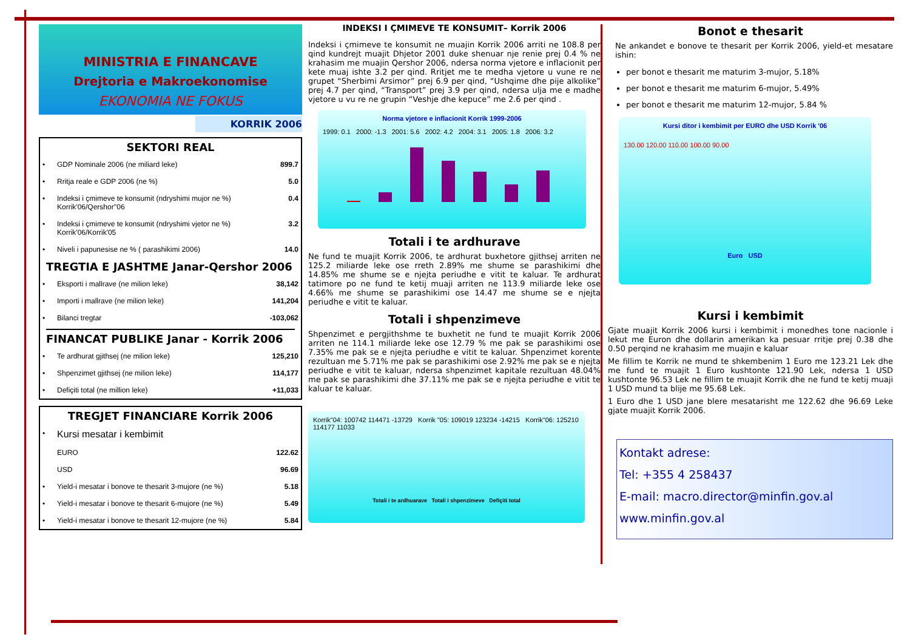MINISTRIA E FINANCAVE
Drejtoria e Makroekonomise
EKONOMIA NE FOKUS
KORRIK 2006
SEKTORI REAL
| • | GDP Nominale 2006 (ne miliard leke) | 899.7 |
| • | Rritja reale e GDP 2006 (ne %) | 5.0 |
| • | Indeksi i çmimeve te konsumit (ndryshimi mujor ne %) Korrik'06/Qershor''06 | 0.4 |
| • | Indeksi i çmimeve te konsumit (ndryshimi vjetor ne %) Korrik'06/Korrik'05 | 3.2 |
| • | Niveli i papunesise ne % ( parashikimi 2006) | 14.0 |
TREGTIA E JASHTME Janar-Qershor 2006
| • | Eksporti i mallrave (ne milion leke) | 38,142 |
| • | Importi i mallrave (ne milion leke) | 141,204 |
| • | Bilanci tregtar | -103,062 |
FINANCAT PUBLIKE Janar - Korrik 2006
| • | Te ardhurat gjithsej (ne milion leke) | 125,210 |
| • | Shpenzimet gjithsej (ne milion leke) | 114,177 |
| • | Defiçiti total (ne million leke) | +11,033 |
TREGJET FINANCIARE Korrik 2006
| • | Kursi mesatar i kembimit | |
| | EURO | 122.62 |
| | USD | 96.69 |
| • | Yield-i mesatar i bonove te thesarit 3-mujore (ne %) | 5.18 |
| • | Yield-i mesatar i bonove te thesarit 6-mujore (ne %) | 5.49 |
| • | Yield-i mesatar i bonove te thesarit 12-mujore (ne %) | 5.84 |
INDEKSI I ÇMIMEVE TE KONSUMIT– Korrik 2006
Indeksi i çmimeve te konsumit ne muajin Korrik 2006 arriti ne 108.8 per qind kundrejt muajit Dhjetor 2001 duke shenuar nje renie prej 0.4 % ne krahasim me muajin Qershor 2006, ndersa norma vjetore e inflacionit per kete muaj ishte 3.2 per qind. Rritjet me te medha vjetore u vune re ne grupet “Sherbimi Arsimor” prej 6.9 per qind, “Ushqime dhe pije alkolike” prej 4.7 per qind, “Transport” prej 3.9 per qind, ndersa ulja me e madhe vjetore u vu re ne grupin “Veshje dhe kepuce” me 2.6 per qind .
Norma vjetore e inflacionit Korrik 1999-2006
1999: 0.1 2000: -1.3 2001: 5.6 2002: 4.2 2004: 3.1 2005: 1.8 2006: 3.2
Totali i te ardhurave
Ne fund te muajit Korrik 2006, te ardhurat buxhetore gjithsej arriten ne 125.2 miliarde leke ose rreth 2.89% me shume se parashikimi dhe 14.85% me shume se e njejta periudhe e vitit te kaluar. Te ardhurat tatimore po ne fund te ketij muaji arriten ne 113.9 miliarde leke ose 4.66% me shume se parashikimi ose 14.47 me shume se e njejta periudhe e vitit te kaluar.
Totali i shpenzimeve
Shpenzimet e pergjithshme te buxhetit ne fund te muajit Korrik 2006 arriten ne 114.1 miliarde leke ose 12.79 % me pak se parashikimi ose 7.35% me pak se e njejta periudhe e vitit te kaluar. Shpenzimet korente rezultuan me 5.71% me pak se parashikimi ose 2.92% me pak se e njejta periudhe e vitit te kaluar, ndersa shpenzimet kapitale rezultuan 48.04% me pak se parashikimi dhe 37.11% me pak se e njejta periudhe e vitit te kaluar te kaluar.
Korrik"04: 100742 114471 -13729 Korrik "05: 109019 123234 -14215 Korrik"06: 125210 114177 11033
Totali i te ardhuarave Totali i shpenzimeve Defiçiti total
Bonot e thesarit
Ne ankandet e bonove te thesarit per Korrik 2006, yield-et mesatare ishin:
per bonot e thesarit me maturim 3-mujor, 5.18%
per bonot e thesarit me maturim 6-mujor, 5.49%
per bonot e thesarit me maturim 12-mujor, 5.84 %
Kursi ditor i kembimit per EURO dhe USD Korrik '06
130.00 120.00 110.00 100.00 90.00
Euro USD
Kursi i kembimit
Gjate muajit Korrik 2006 kursi i kembimit i monedhes tone nacionle i lekut me Euron dhe dollarin amerikan ka pesuar rritje prej 0.38 dhe 0.50 perqind ne krahasim me muajin e kaluar
Me fillim te Korrik ne mund te shkembenim 1 Euro me 123.21 Lek dhe me fund te muajit 1 Euro kushtonte 121.90 Lek, ndersa 1 USD kushtonte 96.53 Lek ne fillim te muajit Korrik dhe ne fund te ketij muaji 1 USD mund ta blije me 95.68 Lek.
1 Euro dhe 1 USD jane blere mesatarisht me 122.62 dhe 96.69 Leke gjate muajit Korrik 2006.
Kontakt adrese:
Tel: +355 4 258437
E-mail: macro.director@minfin.gov.al
www.minfin.gov.al